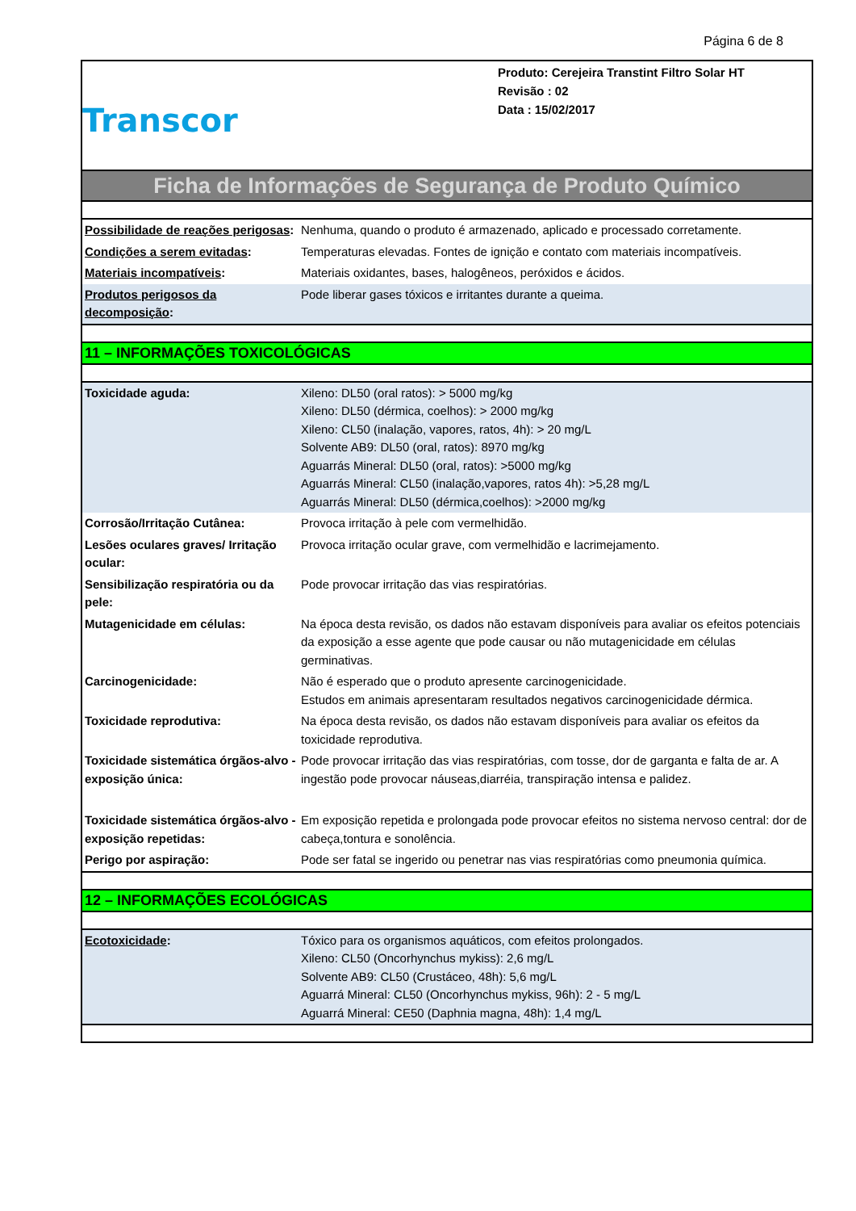Página 6 de 8
Transcor
Produto: Cerejeira Transtint Filtro Solar HT
Revisão : 02
Data : 15/02/2017
Ficha de Informações de Segurança de Produto Químico
| Possibilidade de reações perigosas : | Nenhuma, quando o produto é armazenado, aplicado e processado corretamente. |
| Condições a serem evitadas : | Temperaturas elevadas. Fontes de ignição e contato com materiais incompatíveis. |
| Materiais incompatíveis : | Materiais oxidantes, bases, halogêneos, peróxidos e ácidos. |
| Produtos perigosos da decomposição : | Pode liberar gases tóxicos e irritantes durante a queima. |
11 – INFORMAÇÕES TOXICOLÓGICAS
| Toxicidade aguda: | Xileno: DL50 (oral ratos): > 5000 mg/kg Xileno: DL50 (dérmica, coelhos): > 2000 mg/kg Xileno: CL50 (inalação, vapores, ratos, 4h): > 20 mg/L Solvente AB9: DL50 (oral, ratos): 8970 mg/kg Aguarrás Mineral: DL50 (oral, ratos): >5000 mg/kg Aguarrás Mineral: CL50 (inalação,vapores, ratos 4h): >5,28 mg/L Aguarrás Mineral: DL50 (dérmica,coelhos): >2000 mg/kg |
| Corrosão/Irritação Cutânea: | Provoca irritação à pele com vermelhidão. |
| Lesões oculares graves/ Irritação ocular: | Provoca irritação ocular grave, com vermelhidão e lacrimejamento. |
| Sensibilização respiratória ou da pele: | Pode provocar irritação das vias respiratórias. |
| Mutagenicidade em células: | Na época desta revisão, os dados não estavam disponíveis para avaliar os efeitos potenciais da exposição a esse agente que pode causar ou não mutagenicidade em células germinativas. |
| Carcinogenicidade: | Não é esperado que o produto apresente carcinogenicidade. Estudos em animais apresentaram resultados negativos carcinogenicidade dérmica. |
| Toxicidade reprodutiva: | Na época desta revisão, os dados não estavam disponíveis para avaliar os efeitos da toxicidade reprodutiva. |
| Toxicidade sistemática órgãos-alvo - exposição única: | Pode provocar irritação das vias respiratórias, com tosse, dor de garganta e falta de ar. A ingestão pode provocar náuseas,diarréia, transpiração intensa e palidez. |
| Toxicidade sistemática órgãos-alvo - exposição repetidas: | Em exposição repetida e prolongada pode provocar efeitos no sistema nervoso central: dor de cabeça,tontura e sonolência. |
| Perigo por aspiração: | Pode ser fatal se ingerido ou penetrar nas vias respiratórias como pneumonia química. |
12 – INFORMAÇÕES ECOLÓGICAS
| Ecotoxicidade : | Tóxico para os organismos aquáticos, com efeitos prolongados. Xileno: CL50 (Oncorhynchus mykiss): 2,6 mg/L Solvente AB9: CL50 (Crustáceo, 48h): 5,6 mg/L Aguarrá Mineral: CL50 (Oncorhynchus mykiss, 96h): 2 - 5 mg/L Aguarrá Mineral: CE50 (Daphnia magna, 48h): 1,4 mg/L |